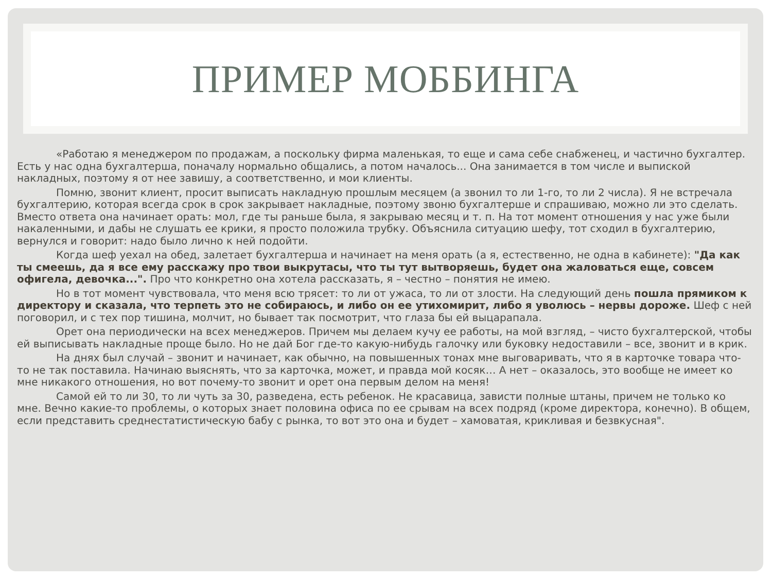ПРИМЕР МОББИНГА
«Работаю я менеджером по продажам, а поскольку фирма маленькая, то еще и сама себе снабженец, и частично бухгалтер. Есть у нас одна бухгалтерша, поначалу нормально общались, а потом началось... Она занимается в том числе и выпиской накладных, поэтому я от нее завишу, а соответственно, и мои клиенты.
Помню, звонит клиент, просит выписать накладную прошлым месяцем (а звонил то ли 1-го, то ли 2 числа). Я не встречала бухгалтерию, которая всегда срок в срок закрывает накладные, поэтому звоню бухгалтерше и спрашиваю, можно ли это сделать. Вместо ответа она начинает орать: мол, где ты раньше была, я закрываю месяц и т. п. На тот момент отношения у нас уже были накаленными, и дабы не слушать ее крики, я просто положила трубку. Объяснила ситуацию шефу, тот сходил в бухгалтерию, вернулся и говорит: надо было лично к ней подойти.
Когда шеф уехал на обед, залетает бухгалтерша и начинает на меня орать (а я, естественно, не одна в кабинете): "Да как ты смеешь, да я все ему расскажу про твои выкрутасы, что ты тут вытворяешь, будет она жаловаться еще, совсем офигела, девочка...". Про что конкретно она хотела рассказать, я – честно – понятия не имею.
Но в тот момент чувствовала, что меня всю трясет: то ли от ужаса, то ли от злости. На следующий день пошла прямиком к директору и сказала, что терпеть это не собираюсь, и либо он ее утихомирит, либо я уволюсь – нервы дороже. Шеф с ней поговорил, и с тех пор тишина, молчит, но бывает так посмотрит, что глаза бы ей выцарапала.
Орет она периодически на всех менеджеров. Причем мы делаем кучу ее работы, на мой взгляд, – чисто бухгалтерской, чтобы ей выписывать накладные проще было. Но не дай Бог где-то какую-нибудь галочку или буковку недоставили – все, звонит и в крик.
На днях был случай – звонит и начинает, как обычно, на повышенных тонах мне выговаривать, что я в карточке товара что-то не так поставила. Начинаю выяснять, что за карточка, может, и правда мой косяк… А нет – оказалось, это вообще не имеет ко мне никакого отношения, но вот почему-то звонит и орет она первым делом на меня!
Самой ей то ли 30, то ли чуть за 30, разведена, есть ребенок. Не красавица, зависти полные штаны, причем не только ко мне. Вечно какие-то проблемы, о которых знает половина офиса по ее срывам на всех подряд (кроме директора, конечно). В общем, если представить среднестатистическую бабу с рынка, то вот это она и будет – хамоватая, крикливая и безвкусная".